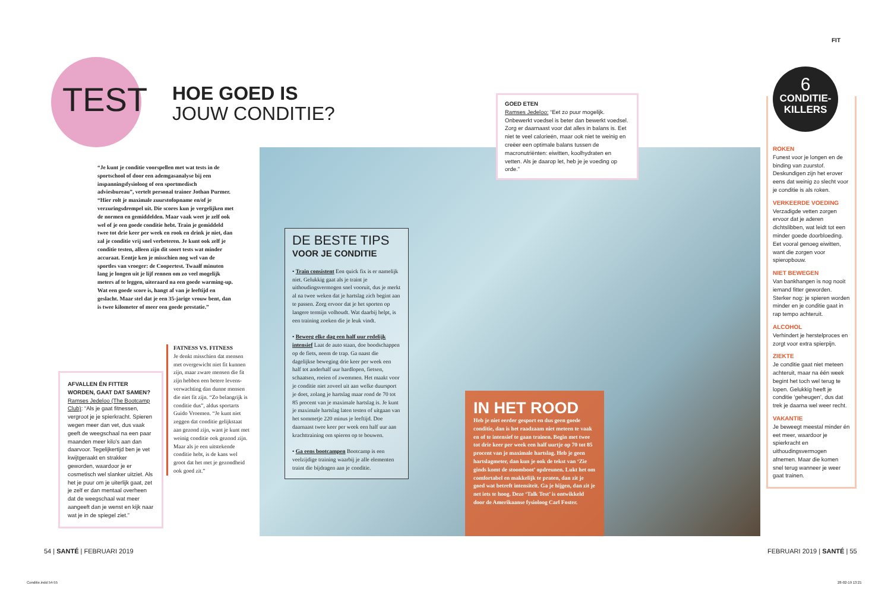FIT
TEST
HOE GOED IS
JOUW CONDITIE?
“Je kunt je conditie voorspellen met wat tests in de sportschool of door een ademgasanalyse bij een inspanningsfysioloog of een sportmedisch adviesbureau”, vertelt personal trainer Jothan Purmer. “Hier rolt je maximale zuurstofopname en/of je verzuringsdrempel uit. Die scores kun je vergelijken met de normen en gemiddelden. Maar vaak weet je zelf ook wel of je een goede conditie hebt. Train je gemiddeld twee tot drie keer per week en rook en drink je niet, dan zal je conditie vrij snel verbeteren. Je kunt ook zelf je conditie testen, alleen zijn dit soort tests wat minder accuraat. Eentje ken je misschien nog wel van de sportles van vroeger: de Coopertest. Twaalf minuten lang je longen uit je lijf rennen om zo veel mogelijk meters af te leggen, uiteraard na een goede warming-up. Wat een goede score is, hangt af van je leeftijd en geslacht. Maar stel dat je een 35-jarige vrouw bent, dan is twee kilometer of meer een goede prestatie.”
AFVALLEN ÉN FITTER WORDEN, GAAT DAT SAMEN?
Ramses Jedeloo (The Bootcamp Club): “Als je gaat fitnessen, vergroot je je spierkracht. Spieren wegen meer dan vet, dus vaak geeft de weegschaal na een paar maanden meer kilo's aan dan daarvoor. Tegelijkertijd ben je vet kwijtgeraakt en strakker geworden, waardoor je er cosmetisch wel slanker uitziet. Als het je puur om je uiterlijk gaat, zet je zelf er dan mentaal over­heen dat de weegschaal wat meer aangeeft dan je wenst en kijk naar wat je in de spiegel ziet.”
FATNESS VS. FITNESS
Je denkt misschien dat mensen met overgewicht niet fit kunnen zijn, maar zware mensen die fit zijn hebben een betere levens­verwachting dan dunne mensen die niet fit zijn. “Zo belangrijk is conditie dus”, aldus sportarts Guido Vroemen. “Je kunt niet zeggen dat conditie gelijkstaat aan gezond zijn, want je kunt met weinig conditie ook gezond zijn. Maar als je een uitstekende conditie hebt, is de kans wel groot dat het met je gezondheid ook goed zit.”
DE BESTE TIPS
VOOR JE CONDITIE
• Train consistent Een quick fix is er namelijk niet. Gelukkig gaat als je traint je uithoudingsvermogen snel vooruit, dus je merkt al na twee weken dat je hartslag zich begint aan te passen. Zorg ervoor dat je het sporten op langere termijn volhoudt. Wat daarbij helpt, is een training zoeken die je leuk vindt.
• Beweeg elke dag een half uur redelijk intensief Laat de auto staan, doe bood­schappen op de fiets, neem de trap. Ga naast die dagelijkse beweging drie keer per week een half tot anderhalf uur hardlopen, fietsen, schaatsen, roeien of zwemmen. Het maakt voor je conditie niet zoveel uit aan welke duursport je doet, zolang je hartslag maar rond de 70 tot 85 procent van je maximale hartslag is. Je kunt je maximale hartslag laten testen of uitgaan van het sommetje 220 minus je leeftijd. Doe daarnaast twee keer per week een half uur aan krachttraining om spieren op te bouwen.
• Ga eens bootcampen Bootcamp is een veelzijdige training waarbij je alle elemen­ten traint die bijdragen aan je conditie.
GOED ETEN
Ramses Jedeloo: “Eet zo puur mogelijk. Onbewerkt voedsel is beter dan bewerkt voedsel. Zorg er daarnaast voor dat alles in balans is. Eet niet te veel calorieën, maar ook niet te weinig en creëer een optimale balans tussen de macronutriënten: eiwitten, koolhydraten en vetten. Als je daarop let, heb je je voeding op orde.”
IN HET ROOD
Heb je niet eerder gesport en dus geen goede conditie, dan is het raadzaam niet meteen te vaak en of te intensief te gaan trainen. Begin met twee tot drie keer per week een half uurtje op 70 tot 85 procent van je maximale hartslag. Heb je geen hartslag­meter, dan kun je ook de tekst van ‘Zie ginds komt de stoomboot’ opdreunen. Lukt het om comfortabel en makkelijk te praten, dan zit je goed wat betreft intensiteit. Ga je hijgen, dan zit je net iets te hoog. Deze ‘Talk Test’ is ontwikkeld door de Amerikaanse fysioloog Carl Foster.
6
CONDITIE-
KILLERS
ROKEN
Funest voor je longen en de binding van zuurstof. Deskundigen zijn het erover eens dat weinig zo slecht voor je conditie is als roken.
VERKEERDE VOEDING
Verzadigde vetten zorgen ervoor dat je aderen dichtslibben, wat leidt tot een minder goede doorbloeding. Eet vooral genoeg eiwitten, want die zorgen voor spieropbouw.
NIET BEWEGEN
Van bankhangen is nog nooit iemand fitter geworden. Sterker nog: je spieren worden minder en je conditie gaat in rap tempo achteruit.
ALCOHOL
Verhindert je herstel­proces en zorgt voor extra spierpijn.
ZIEKTE
Je conditie gaat niet meteen achteruit, maar na één week begint het toch wel terug te lopen. Gelukkig heeft je conditie ‘geheugen’, dus dat trek je daarna wel weer recht.
VAKANTIE
Je beweegt meestal minder én eet meer, waardoor je spierkracht en uithoudingsvermogen afnemen. Maar die komen snel terug wanneer je weer gaat trainen.
54 | SANTÉ | FEBRUARI 2019 FEBRUARI 2019 | SANTÉ | 55
Conditie.indd 54-55 28-02-19 13:21